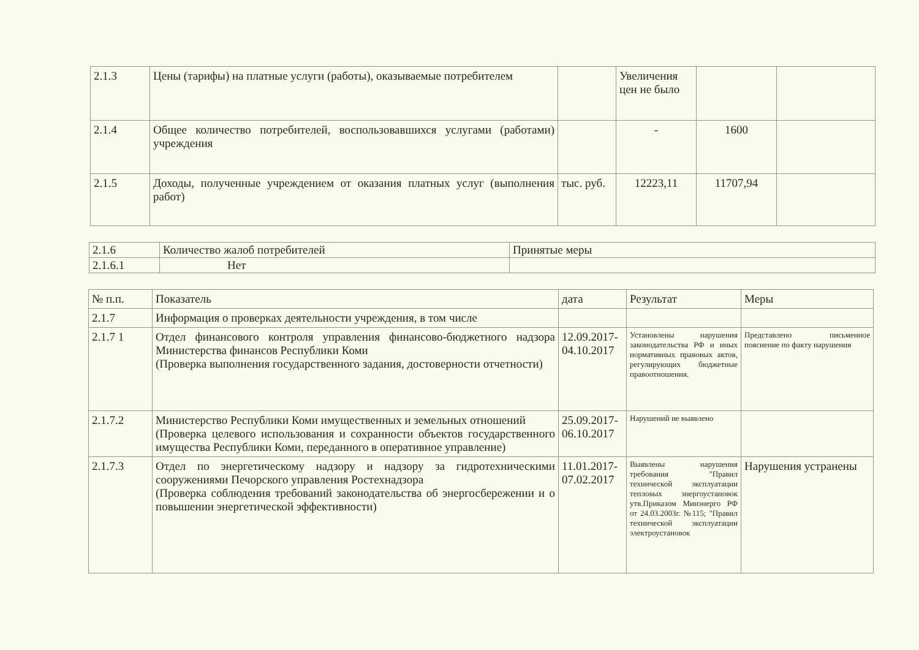| 2.1.3 | Цены (тарифы) на платные услуги (работы), оказываемые потребителем | | Увеличения цен не было | | |
| 2.1.4 | Общее количество потребителей, воспользовавшихся услугами (работами) учреждения | | - | 1600 | |
| 2.1.5 | Доходы, полученные учреждением от оказания платных услуг (выполнения работ) | тыс. руб. | 12223,11 | 11707,94 | |
| 2.1.6 | Количество жалоб потребителей | Принятые меры |
| 2.1.6.1 | Нет | |
| № п.п. | Показатель | дата | Результат | Меры |
| --- | --- | --- | --- | --- |
| 2.1.7 | Информация о проверках деятельности учреждения, в том числе | | | |
| 2.1.7 1 | Отдел финансового контроля управления финансово-бюджетного надзора Министерства финансов Республики Коми (Проверка выполнения государственного задания, достоверности отчетности) | 12.09.2017-04.10.2017 | Установлены нарушения законодательства РФ и иных нормативных правовых актов, регулирующих бюджетные правоотношения. | Представлено письменное пояснение по факту нарушения |
| 2.1.7.2 | Министерство Республики Коми имущественных и земельных отношений (Проверка целевого использования и сохранности объектов государственного имущества Республики Коми, переданного в оперативное управление) | 25.09.2017-06.10.2017 | Нарушений не выявлено | |
| 2.1.7.3 | Отдел по энергетическому надзору и надзору за гидротехническими сооружениями Печорского управления Ростехнадзора (Проверка соблюдения требований законодательства об энергосбережении и о повышении энергетической эффективности) | 11.01.2017-07.02.2017 | Выявлены нарушения требования "Правил технической эксплуатации тепловых энергоустановок утв.Приказом Минэнерго РФ от 24.03.2003г. №115; "Правил технической эксплуатации электроустановок | Нарушения устранены |